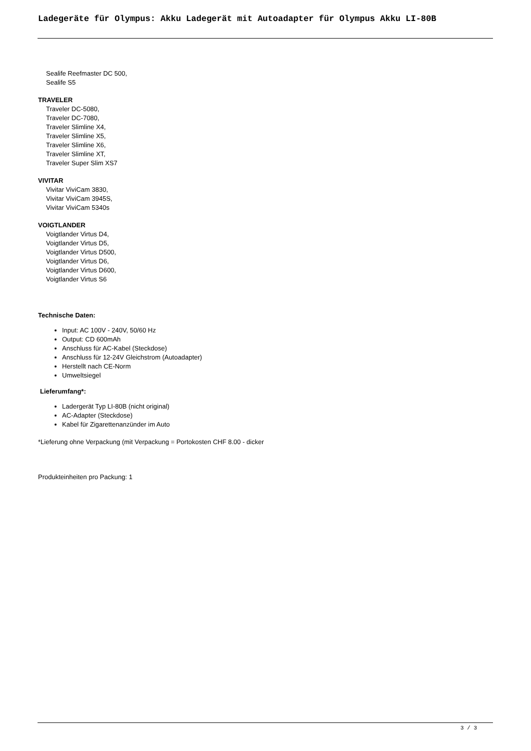Ladegeräte für Olympus: Akku Ladegerät mit Autoadapter für Olympus Akku LI-80B
Sealife Reefmaster DC 500,
Sealife S5
TRAVELER
Traveler DC-5080,
Traveler DC-7080,
Traveler Slimline X4,
Traveler Slimline X5,
Traveler Slimline X6,
Traveler Slimline XT,
Traveler Super Slim XS7
VIVITAR
Vivitar ViviCam 3830,
Vivitar ViviCam 3945S,
Vivitar ViviCam 5340s
VOIGTLANDER
Voigtlander Virtus D4,
Voigtlander Virtus D5,
Voigtlander Virtus D500,
Voigtlander Virtus D6,
Voigtlander Virtus D600,
Voigtlander Virtus S6
Technische Daten:
Input: AC 100V - 240V, 50/60 Hz
Output: CD 600mAh
Anschluss für AC-Kabel (Steckdose)
Anschluss für 12-24V Gleichstrom (Autoadapter)
Herstellt nach CE-Norm
Umweltsiegel
Lieferumfang*:
Ladergerät Typ LI-80B (nicht original)
AC-Adapter (Steckdose)
Kabel für Zigarettenanzünder im Auto
*Lieferung ohne Verpackung (mit Verpackung = Portokosten CHF 8.00 - dicker
Produkteinheiten pro Packung: 1
3 / 3